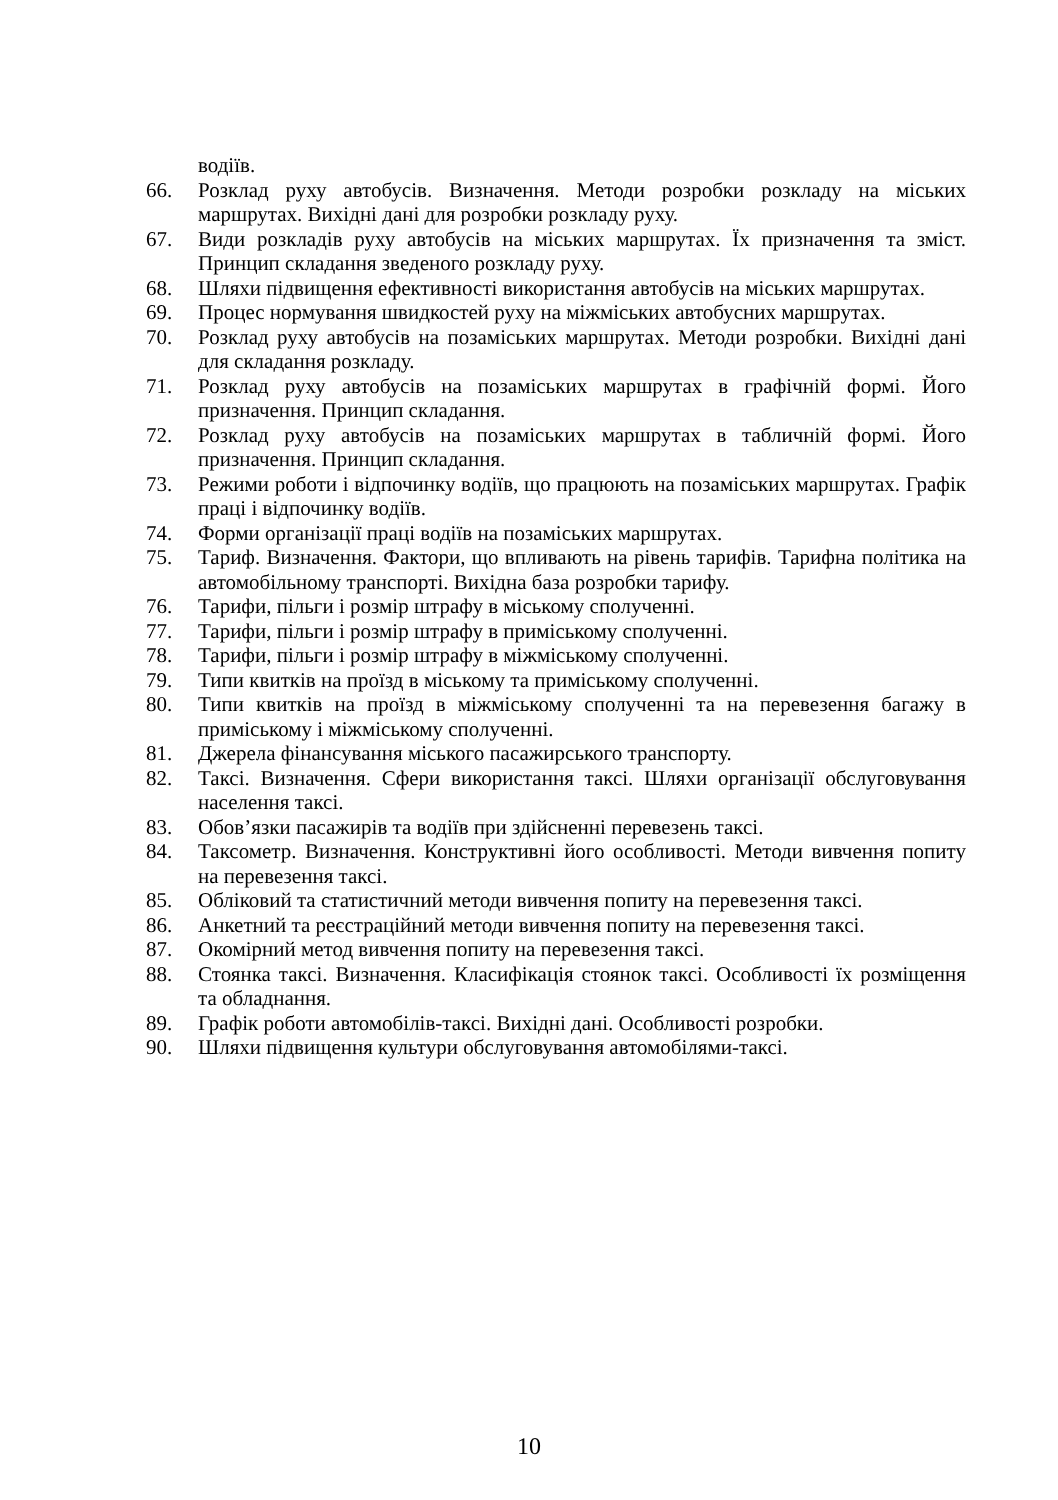водіїв.
66. Розклад руху автобусів. Визначення. Методи розробки розкладу на міських маршрутах. Вихідні дані для розробки розкладу руху.
67. Види розкладів руху автобусів на міських маршрутах. Їх призначення та зміст. Принцип складання зведеного розкладу руху.
68. Шляхи підвищення ефективності використання автобусів на міських маршрутах.
69. Процес нормування швидкостей руху на міжміських автобусних маршрутах.
70. Розклад руху автобусів на позаміських маршрутах. Методи розробки. Вихідні дані для складання розкладу.
71. Розклад руху автобусів на позаміських маршрутах в графічній формі. Його призначення. Принцип складання.
72. Розклад руху автобусів на позаміських маршрутах в табличній формі. Його призначення. Принцип складання.
73. Режими роботи і відпочинку водіїв, що працюють на позаміських маршрутах. Графік праці і відпочинку водіїв.
74. Форми організації праці водіїв на позаміських маршрутах.
75. Тариф. Визначення. Фактори, що впливають на рівень тарифів. Тарифна політика на автомобільному транспорті. Вихідна база розробки тарифу.
76. Тарифи, пільги і розмір штрафу в міському сполученні.
77. Тарифи, пільги і розмір штрафу в приміському сполученні.
78. Тарифи, пільги і розмір штрафу в міжміському сполученні.
79. Типи квитків на проїзд в міському та приміському сполученні.
80. Типи квитків на проїзд в міжміському сполученні та на перевезення багажу в приміському і міжміському сполученні.
81. Джерела фінансування міського пасажирського транспорту.
82. Таксі. Визначення. Сфери використання таксі. Шляхи організації обслуговування населення таксі.
83. Обов’язки пасажирів та водіїв при здійсненні перевезень таксі.
84. Таксометр. Визначення. Конструктивні його особливості. Методи вивчення попиту на перевезення таксі.
85. Обліковий та статистичний методи вивчення попиту на перевезення таксі.
86. Анкетний та реєстраційний методи вивчення попиту на перевезення таксі.
87. Окомірний метод вивчення попиту на перевезення таксі.
88. Стоянка таксі. Визначення. Класифікація стоянок таксі. Особливості їх розміщення та обладнання.
89. Графік роботи автомобілів-таксі. Вихідні дані. Особливості розробки.
90. Шляхи підвищення культури обслуговування автомобілями-таксі.
10